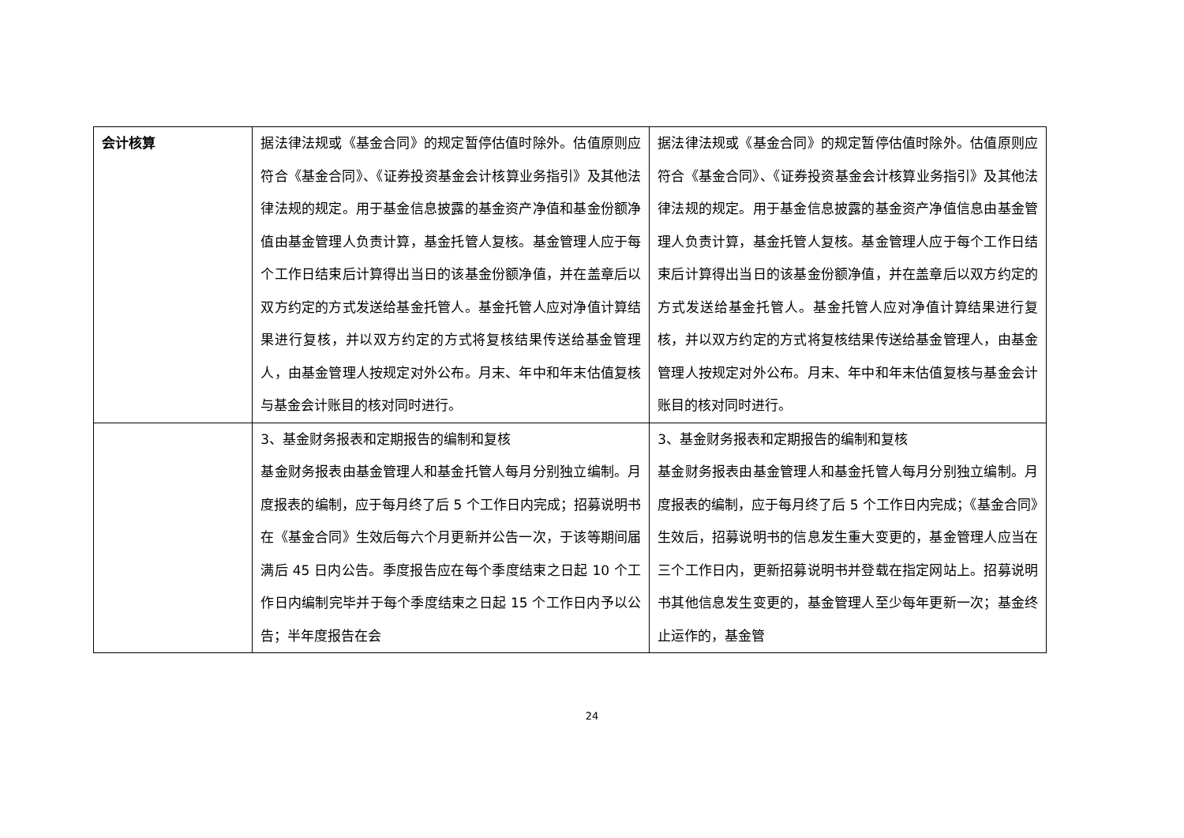| 会计核算 | 据法律法规或《基金合同》的规定暂停估值时除外。估值原则应符合《基金合同》、《证券投资基金会计核算业务指引》及其他法律法规的规定。用于基金信息披露的基金资产净值和基金份额净值由基金管理人负责计算，基金托管人复核。基金管理人应于每个工作日结束后计算得出当日的该基金份额净值，并在盖章后以双方约定的方式发送给基金托管人。基金托管人应对净值计算结果进行复核，并以双方约定的方式将复核结果传送给基金管理人，由基金管理人按规定对外公布。月末、年中和年末估值复核与基金会计账目的核对同时进行。 | 据法律法规或《基金合同》的规定暂停估值时除外。估值原则应符合《基金合同》、《证券投资基金会计核算业务指引》及其他法律法规的规定。用于基金信息披露的基金资产净值信息由基金管理人负责计算，基金托管人复核。基金管理人应于每个工作日结束后计算得出当日的该基金份额净值，并在盖章后以双方约定的方式发送给基金托管人。基金托管人应对净值计算结果进行复核，并以双方约定的方式将复核结果传送给基金管理人，由基金管理人按规定对外公布。月末、年中和年末估值复核与基金会计账目的核对同时进行。 |
| | 3、基金财务报表和定期报告的编制和复核 基金财务报表由基金管理人和基金托管人每月分别独立编制。月度报表的编制，应于每月终了后 5 个工作日内完成；招募说明书在《基金合同》生效后每六个月更新并公告一次，于该等期间届满后 45 日内公告。季度报告应在每个季度结束之日起 10 个工作日内编制完毕并于每个季度结束之日起 15 个工作日内予以公告；半年度报告在会 | 3、基金财务报表和定期报告的编制和复核 基金财务报表由基金管理人和基金托管人每月分别独立编制。月度报表的编制，应于每月终了后 5 个工作日内完成；《基金合同》生效后，招募说明书的信息发生重大变更的，基金管理人应当在三个工作日内，更新招募说明书并登载在指定网站上。招募说明书其他信息发生变更的，基金管理人至少每年更新一次；基金终止运作的，基金管 |
24